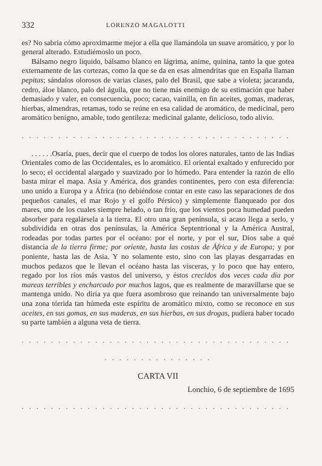332 LORENZO MAGALOTTI
es? No sabría cómo aproximarme mejor a ella que llamándola un suave aromático, y por lo general alterado. Estudiémoslo un poco.
Bálsamo negro líquido, bálsamo blanco en lágrima, anime, quinina, tanto la que gotea externamente de las cortezas, como la que se da en esas almendritas que en España llaman pepitas; sándalos olorosos de varias clases, palo del Brasil, que sabe a violeta; jacaranda, cedro, áloe blanco, palo del águila, que no tiene más enemigo de su estimación que haber demasiado y valer, en consecuencia, poco; cacao, vainilla, en fin aceites, gomas, maderas, hierbas, almendras, retamas, todo se reúne en esa calidad de aromático, de medicinal, pero aromático benigno, amable, todo gentileza: medicinal galante, delicioso, todo alivio.
. . . . . . . . . . . . . . . . . . . . . . . . . . . . . . . . . . . . . . . . . . . . . . . . . . . . . . .
. . . . . .Osaría, pues, decir que el cuerpo de todos los olores naturales, tanto de las Indias Orientales como de las Occidentales, es lo aromático. El oriental exaltado y enfurecido por lo seco; el occidental alargado y suavizado por lo húmedo. Para entender la razón de ello basta mirar el mapa. Asia y América, dos grandes continentes, pero con esta diferencia: uno unido a Europa y a África (no debiéndose contar en este caso las separaciones de dos pequeños canales, el mar Rojo y el golfo Pérsico) y simplemente flanqueado por dos mares, uno de los cuales siempre helado, o tan frío, que los vientos poca humedad pueden absorber para regalársela a la tierra. El otro una gran península, si acaso llega a serlo, y subdividida en otras dos penínsulas, la América Septentrional y la América Austral, rodeadas por todas partes por el océano: por el norte, y por el sur, Dios sabe a qué distancia de la tierra firme; por oriente, hasta las costas de África y de Europa; y por poniente, hasta las de Asia. Y no solamente esto, sino con las playas desgarradas en muchos pedazos que le llevan el océano hasta las vísceras, y lo poco que hay entero, regado por los ríos más vastos del universo, y éstos crecidos dos veces cada día por mareas terribles y encharcado por muchos lagos, que es realmente de maravillarse que se mantenga unido. No diría ya que fuera asombroso que reinando tan universalmente bajo una zona tórrida tan húmeda este espíritu de aromático mixto, como se reconoce en sus aceites, en sus gomas, en sus maderas, en sus hierbas, en sus drogas, pudiera haber tocado su parte también a alguna veta de tierra.
. . . . . . . . . . . . . . . . . . . . . . . . . . . . . . . . . . . . . . . . . . . . . . . . . . . . . . .
. . . . . . . . . . . . . . .
CARTA VII
Lonchio, 6 de septiembre de 1695
. . . . . . . . . . . . . . . . . . . . . . . . . . . . . . . . . . . . . . . . . . . . . . . . . . . . . . .